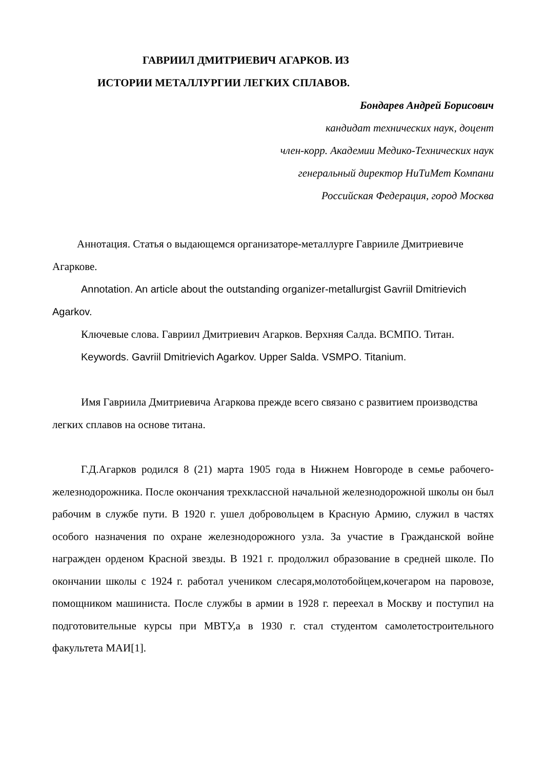ГАВРИИЛ ДМИТРИЕВИЧ АГАРКОВ. ИЗ
ИСТОРИИ МЕТАЛЛУРГИИ ЛЕГКИХ СПЛАВОВ.
Бондарев Андрей Борисович
кандидат технических наук, доцент
член-корр. Академии Медико-Технических наук
генеральный директор НиТиМет Компани
Российская Федерация, город Москва
Аннотация. Статья о выдающемся организаторе-металлурге Гаврииле Дмитриевиче Агаркове.
Annotation. An article about the outstanding organizer-metallurgist Gavriil Dmitrievich Agarkov.
Ключевые слова. Гавриил Дмитриевич Агарков. Верхняя Салда. ВСМПО. Титан.
Keywords. Gavriil Dmitrievich Agarkov. Upper Salda. VSMPO. Titanium.
Имя Гавриила Дмитриевича Агаркова прежде всего связано с развитием производства легких сплавов на основе титана.
Г.Д.Агарков родился 8 (21) марта 1905 года в Нижнем Новгороде в семье рабочего-железнодорожника. После окончания трехклассной начальной железнодорожной школы он был рабочим в службе пути. В 1920 г. ушел добровольцем в Красную Армию, служил в частях особого назначения по охране железнодорожного узла. За участие в Гражданской войне награжден орденом Красной звезды. В 1921 г. продолжил образование в средней школе. По окончании школы с 1924 г. работал учеником слесаря,молотобойцем,кочегаром на паровозе, помощником машиниста. После службы в армии в 1928 г. переехал в Москву и поступил на подготовительные курсы при МВТУ,а в 1930 г. стал студентом самолетостроительного факультета МАИ[1].